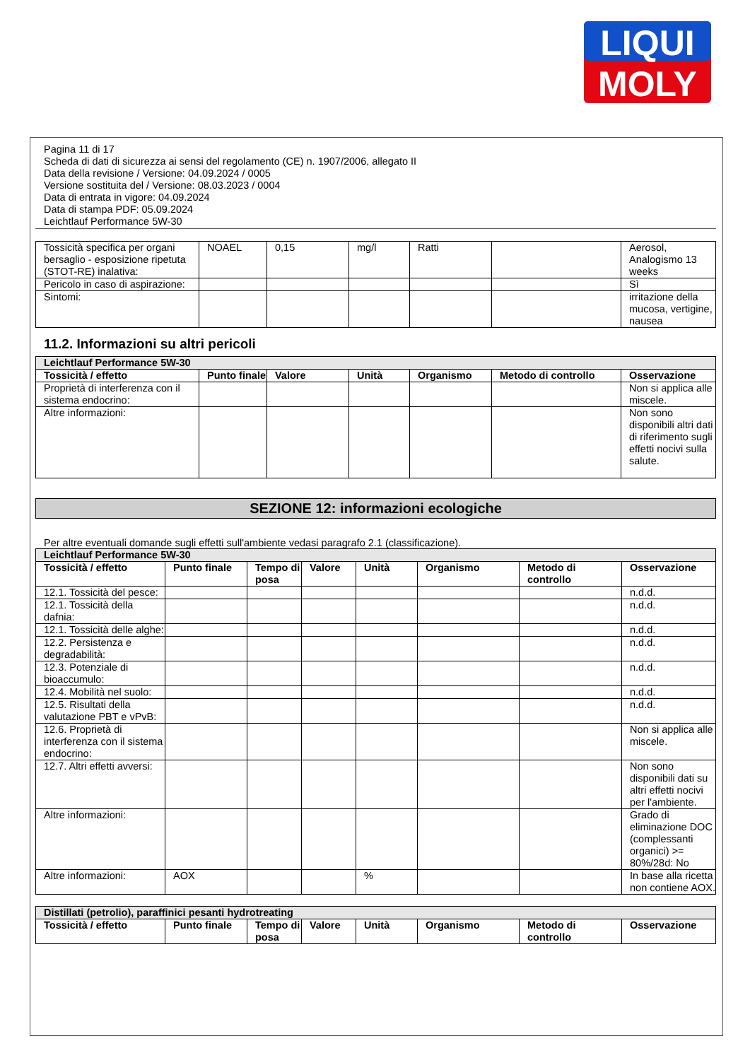LIQUI
MOLY
Pagina 11 di 17
Scheda di dati di sicurezza ai sensi del regolamento (CE) n. 1907/2006, allegato II
Data della revisione / Versione: 04.09.2024 / 0005
Versione sostituita del / Versione: 08.03.2023 / 0004
Data di entrata in vigore: 04.09.2024
Data di stampa PDF: 05.09.2024
Leichtlauf Performance 5W-30
| Tossicità specifica per organi bersaglio - esposizione ripetuta (STOT-RE) inalativa: | NOAEL | 0,15 | mg/l | Ratti | | Aerosol, Analogismo 13 weeks |
| Pericolo in caso di aspirazione: | | | | | | Sì |
| Sintomi: | | | | | | irritazione della mucosa, vertigine, nausea |
11.2. Informazioni su altri pericoli
| Leichtlauf Performance 5W-30 | | | | | | |
| Tossicità / effetto | Punto finale | Valore | Unità | Organismo | Metodo di controllo | Osservazione |
| Proprietà di interferenza con il sistema endocrino: | | | | | | Non si applica alle miscele. |
| Altre informazioni: | | | | | | Non sono disponibili altri dati di riferimento sugli effetti nocivi sulla salute. |
SEZIONE 12: informazioni ecologiche
Per altre eventuali domande sugli effetti sull'ambiente vedasi paragrafo 2.1 (classificazione).
| Leichtlauf Performance 5W-30 | | | | | | | |
| Tossicità / effetto | Punto finale | Tempo di posa | Valore | Unità | Organismo | Metodo di controllo | Osservazione |
| 12.1. Tossicità del pesce: | | | | | | | n.d.d. |
| 12.1. Tossicità della dafnia: | | | | | | | n.d.d. |
| 12.1. Tossicità delle alghe: | | | | | | | n.d.d. |
| 12.2. Persistenza e degradabilità: | | | | | | | n.d.d. |
| 12.3. Potenziale di bioaccumulo: | | | | | | | n.d.d. |
| 12.4. Mobilità nel suolo: | | | | | | | n.d.d. |
| 12.5. Risultati della valutazione PBT e vPvB: | | | | | | | n.d.d. |
| 12.6. Proprietà di interferenza con il sistema endocrino: | | | | | | | Non si applica alle miscele. |
| 12.7. Altri effetti avversi: | | | | | | | Non sono disponibili dati su altri effetti nocivi per l'ambiente. |
| Altre informazioni: | | | | | | | Grado di eliminazione DOC (complessanti organici) >= 80%/28d: No |
| Altre informazioni: | AOX | | | % | | | In base alla ricetta non contiene AOX. |
| Distillati (petrolio), paraffinici pesanti hydrotreating | | | | | | | |
| Tossicità / effetto | Punto finale | Tempo di posa | Valore | Unità | Organismo | Metodo di controllo | Osservazione |